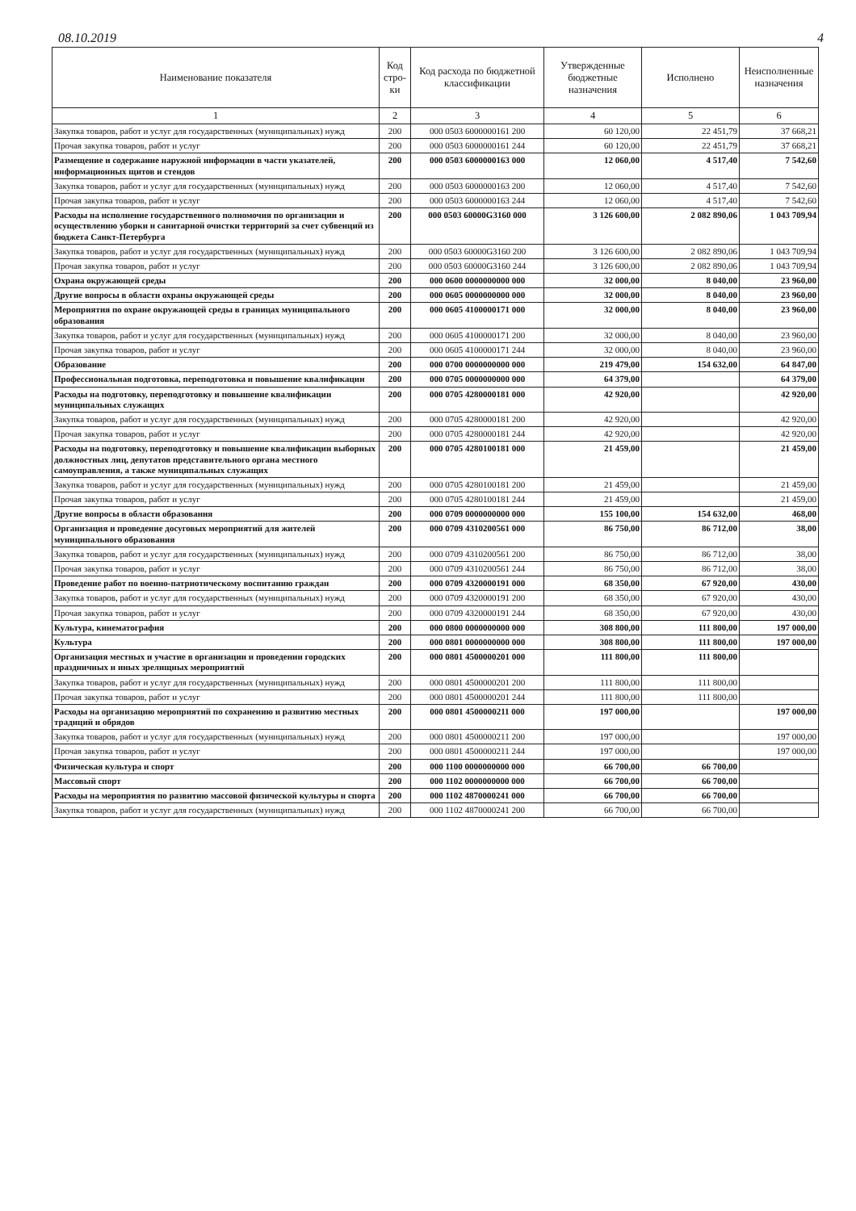08.10.2019 4
| Наименование показателя | Код стро-ки | Код расхода по бюджетной классификации | Утвержденные бюджетные назначения | Исполнено | Неисполненные назначения |
| --- | --- | --- | --- | --- | --- |
| 1 | 2 | 3 | 4 | 5 | 6 |
| Закупка товаров, работ и услуг для государственных (муниципальных) нужд | 200 | 000 0503 6000000161 200 | 60 120,00 | 22 451,79 | 37 668,21 |
| Прочая закупка товаров, работ и услуг | 200 | 000 0503 6000000161 244 | 60 120,00 | 22 451,79 | 37 668,21 |
| Размещение и содержание наружной информации в части указателей, информационных щитов и стендов | 200 | 000 0503 6000000163 000 | 12 060,00 | 4 517,40 | 7 542,60 |
| Закупка товаров, работ и услуг для государственных (муниципальных) нужд | 200 | 000 0503 6000000163 200 | 12 060,00 | 4 517,40 | 7 542,60 |
| Прочая закупка товаров, работ и услуг | 200 | 000 0503 6000000163 244 | 12 060,00 | 4 517,40 | 7 542,60 |
| Расходы на исполнение государственного полномочия по организации и осуществлению уборки и санитарной очистки территорий за счет субвенций из бюджета Санкт-Петербурга | 200 | 000 0503 60000G3160 000 | 3 126 600,00 | 2 082 890,06 | 1 043 709,94 |
| Закупка товаров, работ и услуг для государственных (муниципальных) нужд | 200 | 000 0503 60000G3160 200 | 3 126 600,00 | 2 082 890,06 | 1 043 709,94 |
| Прочая закупка товаров, работ и услуг | 200 | 000 0503 60000G3160 244 | 3 126 600,00 | 2 082 890,06 | 1 043 709,94 |
| Охрана окружающей среды | 200 | 000 0600 0000000000 000 | 32 000,00 | 8 040,00 | 23 960,00 |
| Другие вопросы в области охраны окружающей среды | 200 | 000 0605 0000000000 000 | 32 000,00 | 8 040,00 | 23 960,00 |
| Мероприятия по охране окружающей среды в границах муниципального образования | 200 | 000 0605 4100000171 000 | 32 000,00 | 8 040,00 | 23 960,00 |
| Закупка товаров, работ и услуг для государственных (муниципальных) нужд | 200 | 000 0605 4100000171 200 | 32 000,00 | 8 040,00 | 23 960,00 |
| Прочая закупка товаров, работ и услуг | 200 | 000 0605 4100000171 244 | 32 000,00 | 8 040,00 | 23 960,00 |
| Образование | 200 | 000 0700 0000000000 000 | 219 479,00 | 154 632,00 | 64 847,00 |
| Профессиональная подготовка, переподготовка и повышение квалификации | 200 | 000 0705 0000000000 000 | 64 379,00 | | 64 379,00 |
| Расходы на подготовку, переподготовку и повышение квалификации муниципальных служащих | 200 | 000 0705 4280000181 000 | 42 920,00 | | 42 920,00 |
| Закупка товаров, работ и услуг для государственных (муниципальных) нужд | 200 | 000 0705 4280000181 200 | 42 920,00 | | 42 920,00 |
| Прочая закупка товаров, работ и услуг | 200 | 000 0705 4280000181 244 | 42 920,00 | | 42 920,00 |
| Расходы на подготовку, переподготовку и повышение квалификации выборных должностных лиц, депутатов представительного органа местного самоуправления, а также муниципальных служащих | 200 | 000 0705 4280100181 000 | 21 459,00 | | 21 459,00 |
| Закупка товаров, работ и услуг для государственных (муниципальных) нужд | 200 | 000 0705 4280100181 200 | 21 459,00 | | 21 459,00 |
| Прочая закупка товаров, работ и услуг | 200 | 000 0705 4280100181 244 | 21 459,00 | | 21 459,00 |
| Другие вопросы в области образования | 200 | 000 0709 0000000000 000 | 155 100,00 | 154 632,00 | 468,00 |
| Организация и проведение досуговых мероприятий для жителей муниципального образования | 200 | 000 0709 4310200561 000 | 86 750,00 | 86 712,00 | 38,00 |
| Закупка товаров, работ и услуг для государственных (муниципальных) нужд | 200 | 000 0709 4310200561 200 | 86 750,00 | 86 712,00 | 38,00 |
| Прочая закупка товаров, работ и услуг | 200 | 000 0709 4310200561 244 | 86 750,00 | 86 712,00 | 38,00 |
| Проведение работ по военно-патриотическому воспитанию граждан | 200 | 000 0709 4320000191 000 | 68 350,00 | 67 920,00 | 430,00 |
| Закупка товаров, работ и услуг для государственных (муниципальных) нужд | 200 | 000 0709 4320000191 200 | 68 350,00 | 67 920,00 | 430,00 |
| Прочая закупка товаров, работ и услуг | 200 | 000 0709 4320000191 244 | 68 350,00 | 67 920,00 | 430,00 |
| Культура, кинематография | 200 | 000 0800 0000000000 000 | 308 800,00 | 111 800,00 | 197 000,00 |
| Культура | 200 | 000 0801 0000000000 000 | 308 800,00 | 111 800,00 | 197 000,00 |
| Организация местных и участие в организации и проведении городских праздничных и иных зрелищных мероприятий | 200 | 000 0801 4500000201 000 | 111 800,00 | 111 800,00 | |
| Закупка товаров, работ и услуг для государственных (муниципальных) нужд | 200 | 000 0801 4500000201 200 | 111 800,00 | 111 800,00 | |
| Прочая закупка товаров, работ и услуг | 200 | 000 0801 4500000201 244 | 111 800,00 | 111 800,00 | |
| Расходы на организацию мероприятий по сохранению и развитию местных традиций и обрядов | 200 | 000 0801 4500000211 000 | 197 000,00 | | 197 000,00 |
| Закупка товаров, работ и услуг для государственных (муниципальных) нужд | 200 | 000 0801 4500000211 200 | 197 000,00 | | 197 000,00 |
| Прочая закупка товаров, работ и услуг | 200 | 000 0801 4500000211 244 | 197 000,00 | | 197 000,00 |
| Физическая культура и спорт | 200 | 000 1100 0000000000 000 | 66 700,00 | 66 700,00 | |
| Массовый спорт | 200 | 000 1102 0000000000 000 | 66 700,00 | 66 700,00 | |
| Расходы на мероприятия по развитию массовой физической культуры и спорта | 200 | 000 1102 4870000241 000 | 66 700,00 | 66 700,00 | |
| Закупка товаров, работ и услуг для государственных (муниципальных) нужд | 200 | 000 1102 4870000241 200 | 66 700,00 | 66 700,00 | |